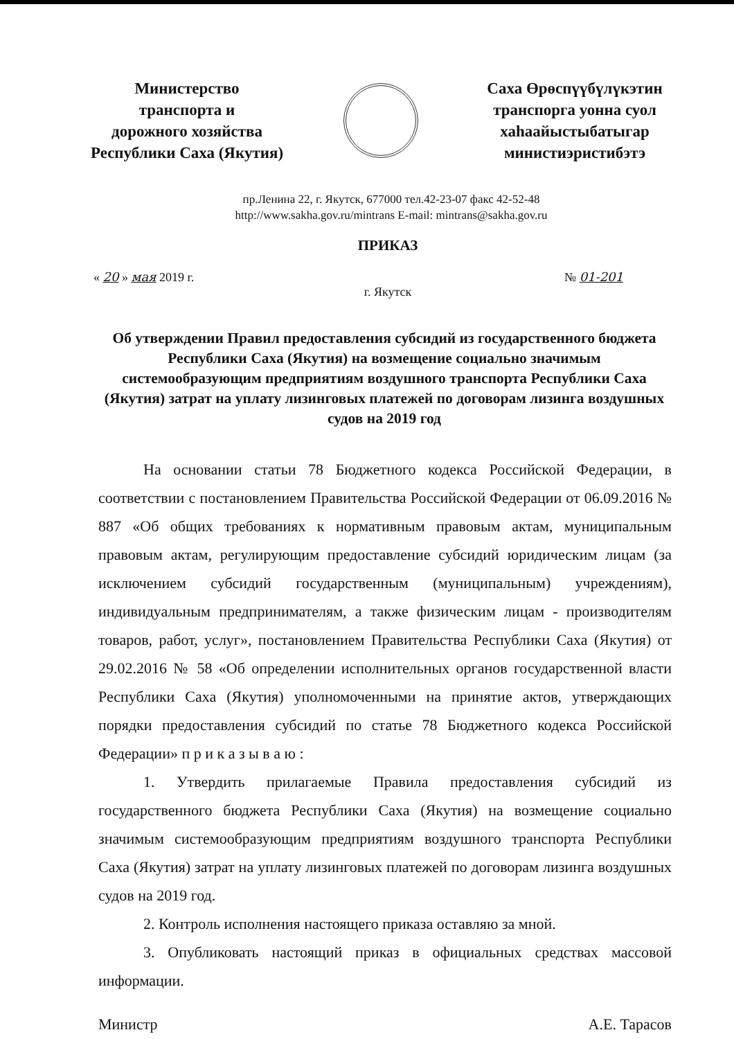Министерство
транспорта и
дорожного хозяйства
Республики Саха (Якутия)
Саха Өрөспүүбүлүкэтин
транспорга уонна суол
хаһаайыстыбатыгар
министиэристибэтэ
пр.Ленина 22, г. Якутск, 677000 тел.42-23-07 факс 42-52-48
http://www.sakha.gov.ru/mintrans E-mail: mintrans@sakha.gov.ru
ПРИКАЗ
« 20 » мая 2019 г. № 01-201
г. Якутск
Об утверждении Правил предоставления субсидий из государственного бюджета Республики Саха (Якутия) на возмещение социально значимым системообразующим предприятиям воздушного транспорта Республики Саха (Якутия) затрат на уплату лизинговых платежей по договорам лизинга воздушных судов на 2019 год
На основании статьи 78 Бюджетного кодекса Российской Федерации, в соответствии с постановлением Правительства Российской Федерации от 06.09.2016 № 887 «Об общих требованиях к нормативным правовым актам, муниципальным правовым актам, регулирующим предоставление субсидий юридическим лицам (за исключением субсидий государственным (муниципальным) учреждениям), индивидуальным предпринимателям, а также физическим лицам - производителям товаров, работ, услуг», постановлением Правительства Республики Саха (Якутия) от 29.02.2016 № 58 «Об определении исполнительных органов государственной власти Республики Саха (Якутия) уполномоченными на принятие актов, утверждающих порядки предоставления субсидий по статье 78 Бюджетного кодекса Российской Федерации» п р и к а з ы в а ю :
1. Утвердить прилагаемые Правила предоставления субсидий из государственного бюджета Республики Саха (Якутия) на возмещение социально значимым системообразующим предприятиям воздушного транспорта Республики Саха (Якутия) затрат на уплату лизинговых платежей по договорам лизинга воздушных судов на 2019 год.
2. Контроль исполнения настоящего приказа оставляю за мной.
3. Опубликовать настоящий приказ в официальных средствах массовой информации.
Министр А.Е. Тарасов